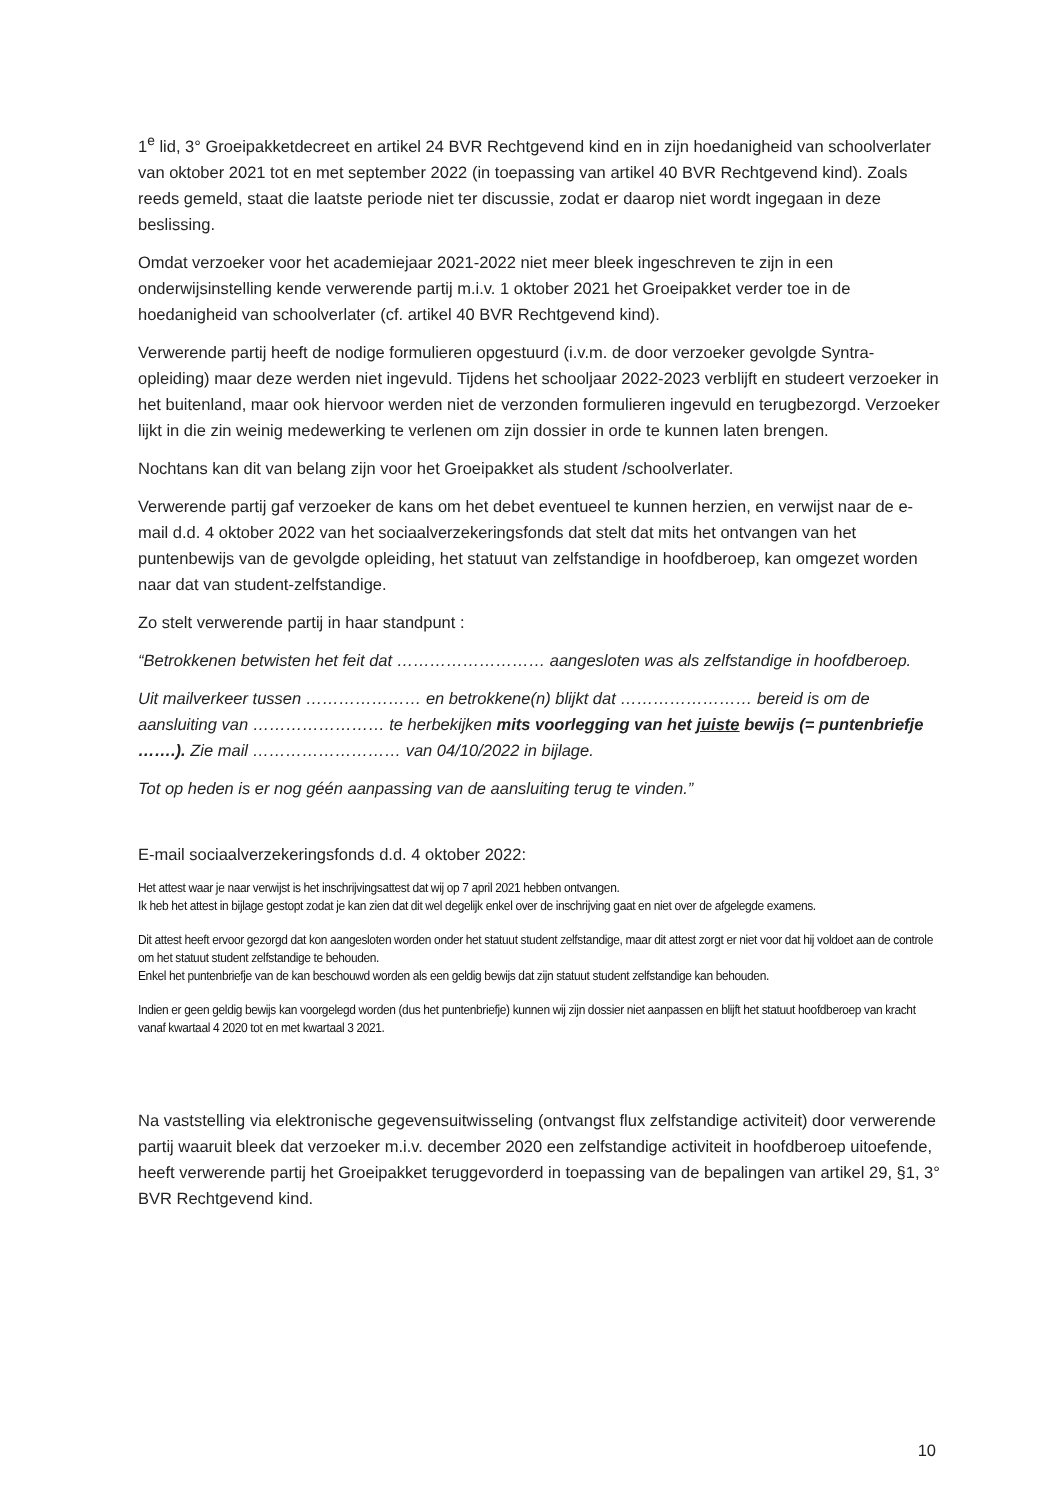1<sup>e</sup> lid, 3° Groeipakketdecreet en artikel 24 BVR Rechtgevend kind en in zijn hoedanigheid van schoolverlater van oktober 2021 tot en met september 2022 (in toepassing van artikel 40 BVR Rechtgevend kind). Zoals reeds gemeld, staat die laatste periode niet ter discussie, zodat er daarop niet wordt ingegaan in deze beslissing.
Omdat verzoeker voor het academiejaar 2021-2022 niet meer bleek ingeschreven te zijn in een onderwijsinstelling kende verwerende partij m.i.v. 1 oktober 2021 het Groeipakket verder toe in de hoedanigheid van schoolverlater (cf. artikel 40 BVR Rechtgevend kind).
Verwerende partij heeft de nodige formulieren opgestuurd (i.v.m. de door verzoeker gevolgde Syntra-opleiding) maar deze werden niet ingevuld. Tijdens het schooljaar 2022-2023 verblijft en studeert verzoeker in het buitenland, maar ook hiervoor werden niet de verzonden formulieren ingevuld en terugbezorgd. Verzoeker lijkt in die zin weinig medewerking te verlenen om zijn dossier in orde te kunnen laten brengen.
Nochtans kan dit van belang zijn voor het Groeipakket als student /schoolverlater.
Verwerende partij gaf verzoeker de kans om het debet eventueel te kunnen herzien, en verwijst naar de e-mail d.d. 4 oktober 2022 van het sociaalverzekeringsfonds dat stelt dat mits het ontvangen van het puntenbewijs van de gevolgde opleiding, het statuut van zelfstandige in hoofdberoep, kan omgezet worden naar dat van student-zelfstandige.
Zo stelt verwerende partij in haar standpunt :
“Betrokkenen betwisten het feit dat ……………………… aangesloten was als zelfstandige in hoofdberoep.
Uit mailverkeer tussen ………………… en betrokkene(n) blijkt dat …………………… bereid is om de aansluiting van …………………… te herbekijken mits voorlegging van het juiste bewijs (= puntenbriefje …….). Zie mail ……………………… van 04/10/2022 in bijlage.
Tot op heden is er nog géén aanpassing van de aansluiting terug te vinden.”
E-mail sociaalverzekeringsfonds d.d. 4 oktober 2022:
Het attest waar je naar verwijst is het inschrijvingsattest dat wij op 7 april 2021 hebben ontvangen.
Ik heb het attest in bijlage gestopt zodat je kan zien dat dit wel degelijk enkel over de inschrijving gaat en niet over de afgelegde examens.
Dit attest heeft ervoor gezorgd dat kon aangesloten worden onder het statuut student zelfstandige, maar dit attest zorgt er niet voor dat hij voldoet aan de controle om het statuut student zelfstandige te behouden.
Enkel het puntenbriefje van de kan beschouwd worden als een geldig bewijs dat zijn statuut student zelfstandige kan behouden.
Indien er geen geldig bewijs kan voorgelegd worden (dus het puntenbriefje) kunnen wij zijn dossier niet aanpassen en blijft het statuut hoofdberoep van kracht vanaf kwartaal 4 2020 tot en met kwartaal 3 2021.
Na vaststelling via elektronische gegevensuitwisseling (ontvangst flux zelfstandige activiteit) door verwerende partij waaruit bleek dat verzoeker m.i.v. december 2020 een zelfstandige activiteit in hoofdberoep uitoefende, heeft verwerende partij het Groeipakket teruggevorderd in toepassing van de bepalingen van artikel 29, §1, 3° BVR Rechtgevend kind.
10